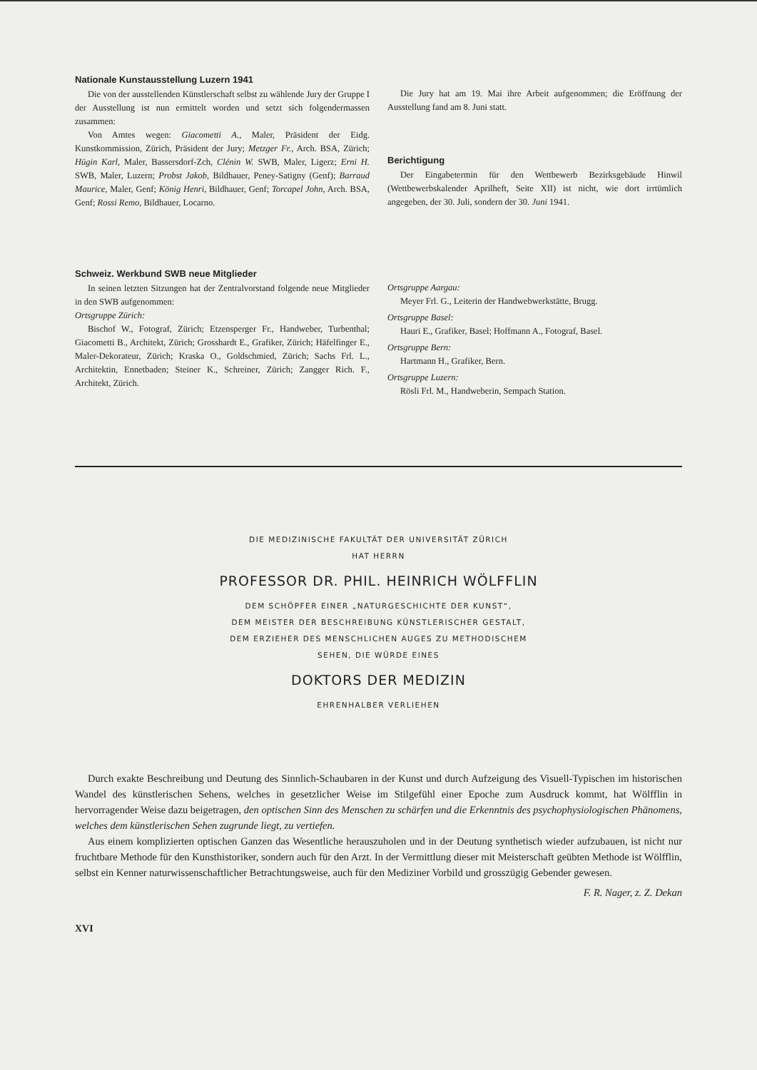Nationale Kunstausstellung Luzern 1941
Die von der ausstellenden Künstlerschaft selbst zu wählende Jury der Gruppe I der Ausstellung ist nun ermittelt worden und setzt sich folgendermassen zusammen:
Von Amtes wegen: Giacometti A., Maler, Präsident der Eidg. Kunstkommission, Zürich, Präsident der Jury; Metzger Fr., Arch. BSA, Zürich; Hügin Karl, Maler, Bassersdorf-Zch, Clénin W. SWB, Maler, Ligerz; Erni H. SWB, Maler, Luzern; Probst Jakob, Bildhauer, Peney-Satigny (Genf); Barraud Maurice, Maler, Genf; König Henri, Bildhauer, Genf; Torcapel John, Arch. BSA, Genf; Rossi Remo, Bildhauer, Locarno.
Die Jury hat am 19. Mai ihre Arbeit aufgenommen; die Eröffnung der Ausstellung fand am 8. Juni statt.
Berichtigung
Der Eingabetermin für den Wettbewerb Bezirksgebäude Hinwil (Wettbewerbskalender Aprilheft, Seite XII) ist nicht, wie dort irrtümlich angegeben, der 30. Juli, sondern der 30. Juni 1941.
Schweiz. Werkbund SWB neue Mitglieder
In seinen letzten Sitzungen hat der Zentralvorstand folgende neue Mitglieder in den SWB aufgenommen:
Ortsgruppe Zürich:
Bischof W., Fotograf, Zürich; Etzensperger Fr., Handweber, Turbenthal; Giacometti B., Architekt, Zürich; Grosshardt E., Grafiker, Zürich; Häfelfinger E., Maler-Dekorateur, Zürich; Kraska O., Goldschmied, Zürich; Sachs Frl. L., Architektin, Ennetbaden; Steiner K., Schreiner, Zürich; Zangger Rich. F., Architekt, Zürich.
Ortsgruppe Aargau:
Meyer Frl. G., Leiterin der Handwebwerkstätte, Brugg.
Ortsgruppe Basel:
Hauri E., Grafiker, Basel; Hoffmann A., Fotograf, Basel.
Ortsgruppe Bern:
Hartmann H., Grafiker, Bern.
Ortsgruppe Luzern:
Rösli Frl. M., Handweberin, Sempach Station.
DIE MEDIZINISCHE FAKULTÄT DER UNIVERSITÄT ZÜRICH
HAT HERRN
PROFESSOR DR. PHIL. HEINRICH WÖLFFLIN
DEM SCHÖPFER EINER „NATURGESCHICHTE DER KUNST“,
DEM MEISTER DER BESCHREIBUNG KÜNSTLERISCHER GESTALT,
DEM ERZIEHER DES MENSCHLICHEN AUGES ZU METHODISCHEM
SEHEN, DIE WÜRDE EINES
DOKTORS DER MEDIZIN
EHRENHALBER VERLIEHEN
Durch exakte Beschreibung und Deutung des Sinnlich-Schaubaren in der Kunst und durch Aufzeigung des Visuell-Typischen im historischen Wandel des künstlerischen Sehens, welches in gesetzlicher Weise im Stilgefühl einer Epoche zum Ausdruck kommt, hat Wölfflin in hervorragender Weise dazu beigetragen, den optischen Sinn des Menschen zu schärfen und die Erkenntnis des psychophysiologischen Phänomens, welches dem künstlerischen Sehen zugrunde liegt, zu vertiefen.
Aus einem komplizierten optischen Ganzen das Wesentliche herauszuholen und in der Deutung synthetisch wieder aufzubauen, ist nicht nur fruchtbare Methode für den Kunsthistoriker, sondern auch für den Arzt. In der Vermittlung dieser mit Meisterschaft geübten Methode ist Wölfflin, selbst ein Kenner naturwissenschaftlicher Betrachtungsweise, auch für den Mediziner Vorbild und grosszügig Gebender gewesen.
F. R. Nager, z. Z. Dekan
XVI